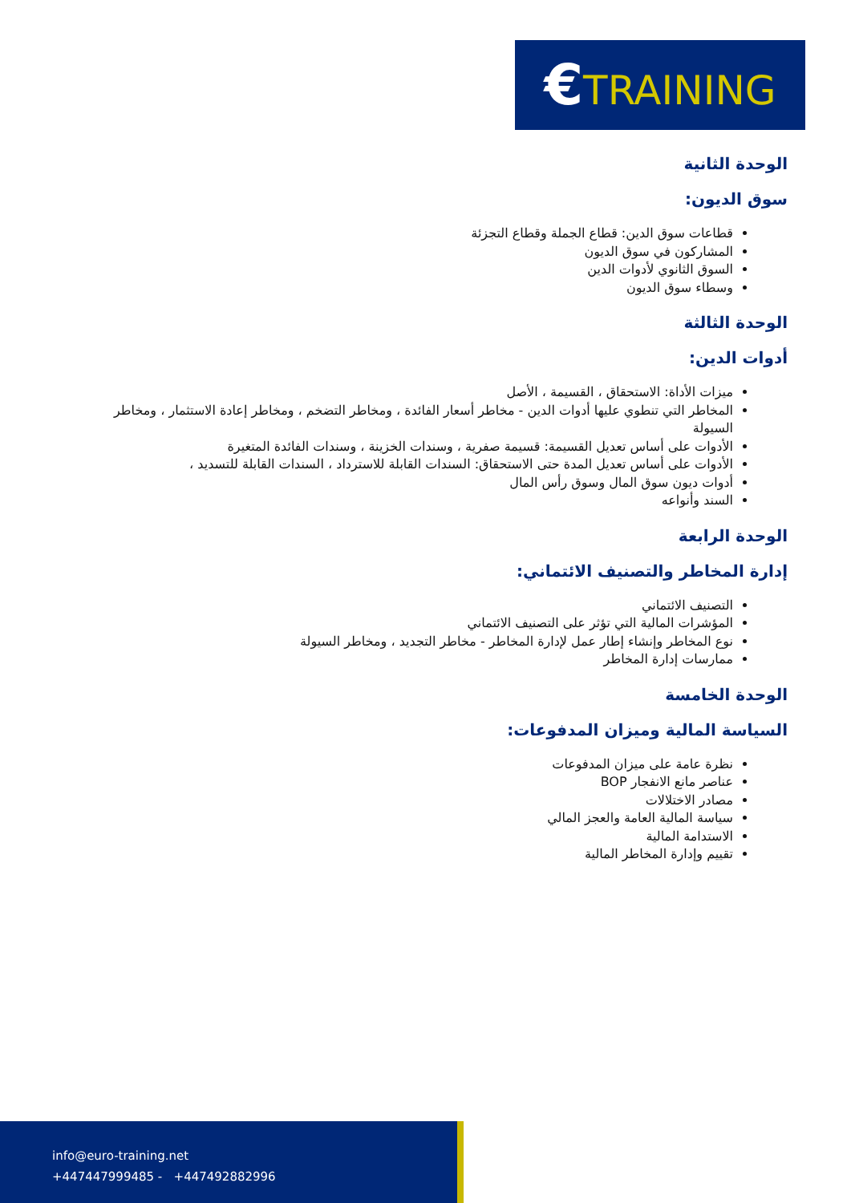€TRAINING
الوحدة الثانية
سوق الديون:
قطاعات سوق الدين: قطاع الجملة وقطاع التجزئة
المشاركون في سوق الديون
السوق الثانوي لأدوات الدين
وسطاء سوق الديون
الوحدة الثالثة
أدوات الدين:
ميزات الأداة: الاستحقاق ، القسيمة ، الأصل
المخاطر التي تنطوي عليها أدوات الدين - مخاطر أسعار الفائدة ، ومخاطر التضخم ، ومخاطر إعادة الاستثمار ، ومخاطر السيولة
الأدوات على أساس تعديل القسيمة: قسيمة صفرية ، وسندات الخزينة ، وسندات الفائدة المتغيرة
الأدوات على أساس تعديل المدة حتى الاستحقاق: السندات القابلة للاسترداد ، السندات القابلة للتسديد ،
أدوات ديون سوق المال وسوق رأس المال
السند وأنواعه
الوحدة الرابعة
إدارة المخاطر والتصنيف الائتماني:
التصنيف الائتماني
المؤشرات المالية التي تؤثر على التصنيف الائتماني
نوع المخاطر وإنشاء إطار عمل لإدارة المخاطر - مخاطر التجديد ، ومخاطر السيولة
ممارسات إدارة المخاطر
الوحدة الخامسة
السياسة المالية وميزان المدفوعات:
نظرة عامة على ميزان المدفوعات
عناصر مانع الانفجار BOP
مصادر الاختلالات
سياسة المالية العامة والعجز المالي
الاستدامة المالية
تقييم وإدارة المخاطر المالية
info@euro-training.net
+447447999485 - +447492882996